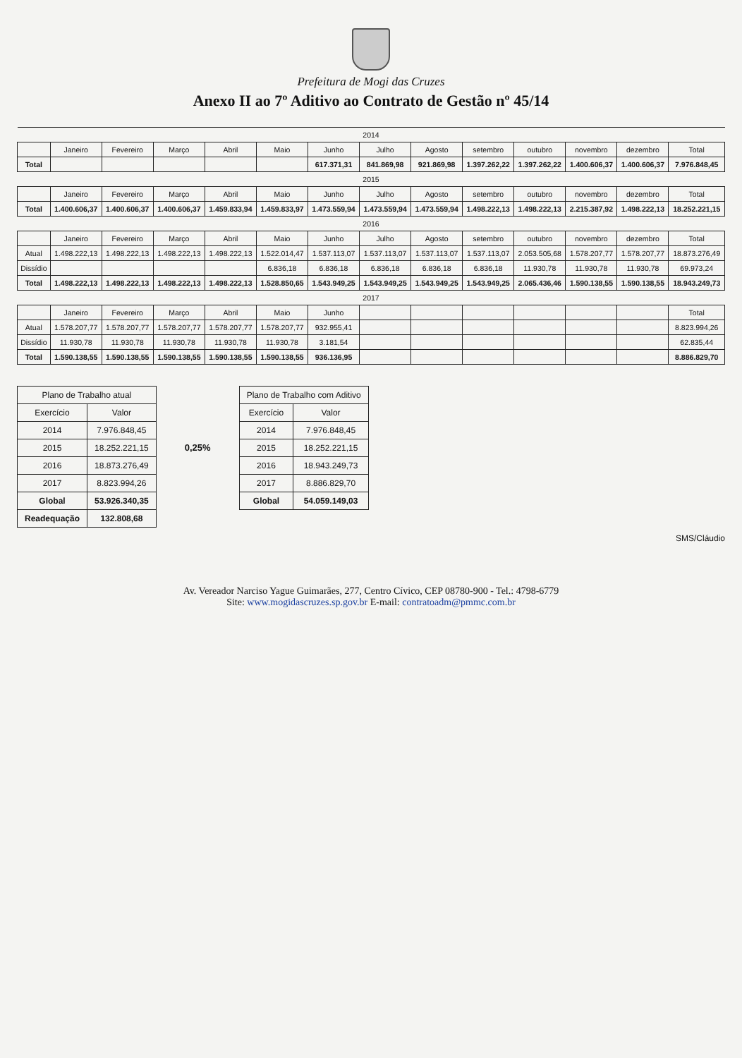Prefeitura de Mogi das Cruzes
Anexo II ao 7º Aditivo ao Contrato de Gestão nº 45/14
| 2014 | | | | | | | | | | | | | |
| | Janeiro | Fevereiro | Março | Abril | Maio | Junho | Julho | Agosto | setembro | outubro | novembro | dezembro | Total |
| Total | | | | | | 617.371,31 | 841.869,98 | 921.869,98 | 1.397.262,22 | 1.397.262,22 | 1.400.606,37 | 1.400.606,37 | 7.976.848,45 |
| 2015 | | | | | | | | | | | | | |
| | Janeiro | Fevereiro | Março | Abril | Maio | Junho | Julho | Agosto | setembro | outubro | novembro | dezembro | Total |
| Total | 1.400.606,37 | 1.400.606,37 | 1.400.606,37 | 1.459.833,94 | 1.459.833,97 | 1.473.559,94 | 1.473.559,94 | 1.473.559,94 | 1.498.222,13 | 1.498.222,13 | 2.215.387,92 | 1.498.222,13 | 18.252.221,15 |
| 2016 | | | | | | | | | | | | | |
| | Janeiro | Fevereiro | Março | Abril | Maio | Junho | Julho | Agosto | setembro | outubro | novembro | dezembro | Total |
| Atual | 1.498.222,13 | 1.498.222,13 | 1.498.222,13 | 1.498.222,13 | 1.522.014,47 | 1.537.113,07 | 1.537.113,07 | 1.537.113,07 | 1.537.113,07 | 2.053.505,68 | 1.578.207,77 | 1.578.207,77 | 18.873.276,49 |
| Dissídio | | | | | 6.836,18 | 6.836,18 | 6.836,18 | 6.836,18 | 6.836,18 | 11.930,78 | 11.930,78 | 11.930,78 | 69.973,24 |
| Total | 1.498.222,13 | 1.498.222,13 | 1.498.222,13 | 1.498.222,13 | 1.528.850,65 | 1.543.949,25 | 1.543.949,25 | 1.543.949,25 | 1.543.949,25 | 2.065.436,46 | 1.590.138,55 | 1.590.138,55 | 18.943.249,73 |
| 2017 | | | | | | | | | | | | | |
| | Janeiro | Fevereiro | Março | Abril | Maio | Junho | | | | | | | Total |
| Atual | 1.578.207,77 | 1.578.207,77 | 1.578.207,77 | 1.578.207,77 | 1.578.207,77 | 932.955,41 | | | | | | | 8.823.994,26 |
| Dissídio | 11.930,78 | 11.930,78 | 11.930,78 | 11.930,78 | 11.930,78 | 3.181,54 | | | | | | | 62.835,44 |
| Total | 1.590.138,55 | 1.590.138,55 | 1.590.138,55 | 1.590.138,55 | 1.590.138,55 | 936.136,95 | | | | | | | 8.886.829,70 |
| Plano de Trabalho atual | |
| Exercício | Valor |
| 2014 | 7.976.848,45 |
| 2015 | 18.252.221,15 |
| 2016 | 18.873.276,49 |
| 2017 | 8.823.994,26 |
| Global | 53.926.340,35 |
| Readequação | 132.808,68 |
0,25%
| Plano de Trabalho com Aditivo | |
| Exercício | Valor |
| 2014 | 7.976.848,45 |
| 2015 | 18.252.221,15 |
| 2016 | 18.943.249,73 |
| 2017 | 8.886.829,70 |
| Global | 54.059.149,03 |
SMS/Cláudio
Av. Vereador Narciso Yague Guimarães, 277, Centro Cívico, CEP 08780-900 - Tel.: 4798-6779
Site: www.mogidascruzes.sp.gov.br E-mail: contratoadm@pmmc.com.br